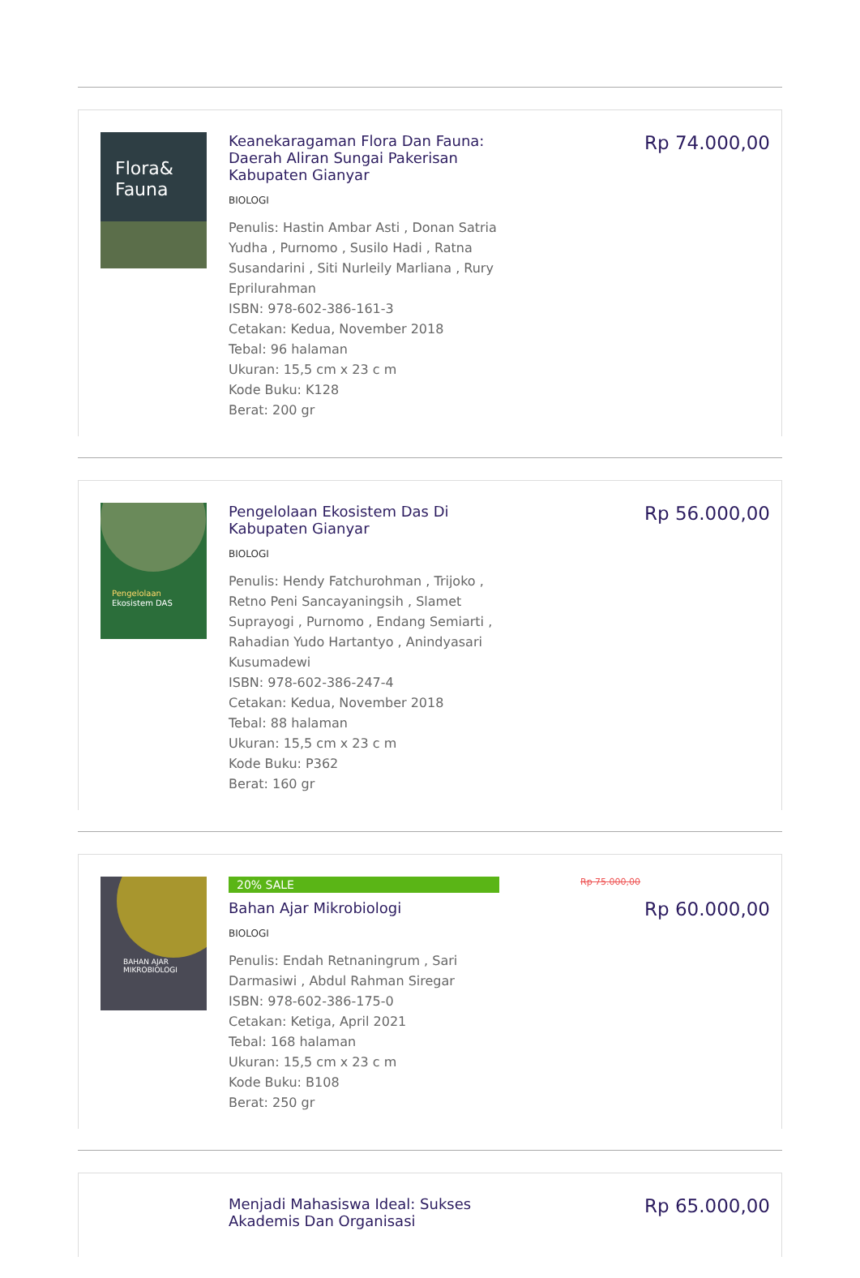Flora&
Fauna
Keanekaragaman Flora Dan Fauna: Daerah Aliran Sungai Pakerisan Kabupaten Gianyar
BIOLOGI
Penulis: Hastin Ambar Asti , Donan Satria Yudha , Purnomo , Susilo Hadi , Ratna Susandarini , Siti Nurleily Marliana , Rury Eprilurahman
ISBN: 978-602-386-161-3
Cetakan: Kedua, November 2018
Tebal: 96 halaman
Ukuran: 15,5 cm x 23 c m
Kode Buku: K128
Berat: 200 gr
Rp 74.000,00
Pengelolaan
Ekosistem DAS
Pengelolaan Ekosistem Das Di Kabupaten Gianyar
BIOLOGI
Penulis: Hendy Fatchurohman , Trijoko , Retno Peni Sancayaningsih , Slamet Suprayogi , Purnomo , Endang Semiarti , Rahadian Yudo Hartantyo , Anindyasari Kusumadewi
ISBN: 978-602-386-247-4
Cetakan: Kedua, November 2018
Tebal: 88 halaman
Ukuran: 15,5 cm x 23 c m
Kode Buku: P362
Berat: 160 gr
Rp 56.000,00
BAHAN AJAR
MIKROBIOLOGI
20% SALE
Bahan Ajar Mikrobiologi
BIOLOGI
Penulis: Endah Retnaningrum , Sari Darmasiwi , Abdul Rahman Siregar
ISBN: 978-602-386-175-0
Cetakan: Ketiga, April 2021
Tebal: 168 halaman
Ukuran: 15,5 cm x 23 c m
Kode Buku: B108
Berat: 250 gr
Rp 75.000,00
Rp 60.000,00
Menjadi Mahasiswa Ideal: Sukses Akademis Dan Organisasi
Rp 65.000,00